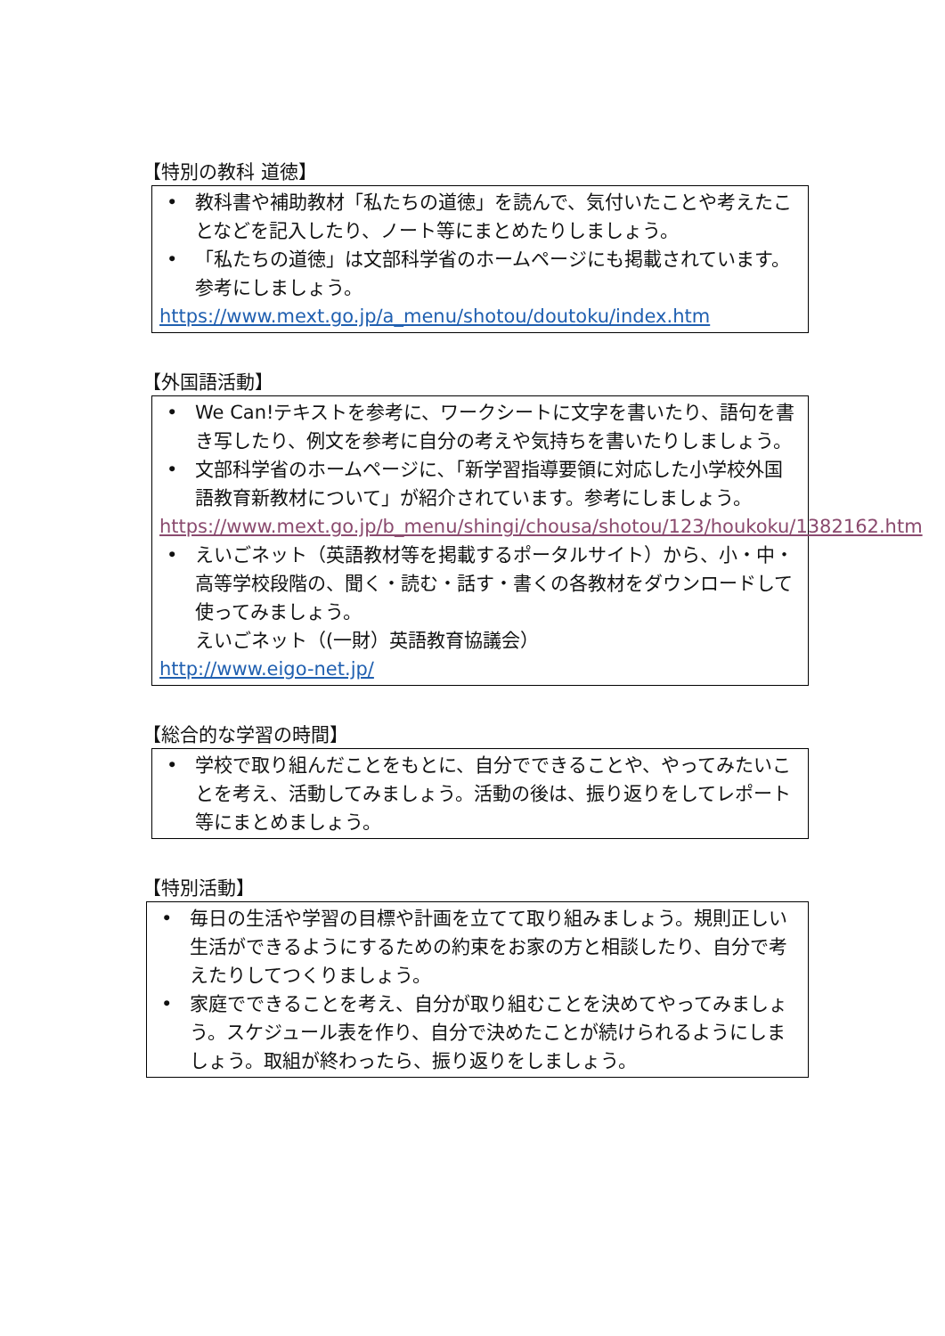【特別の教科 道徳】
• 教科書や補助教材「私たちの道徳」を読んで、気付いたことや考えたことなどを記入したり、ノート等にまとめたりしましょう。
• 「私たちの道徳」は文部科学省のホームページにも掲載されています。参考にしましょう。
https://www.mext.go.jp/a_menu/shotou/doutoku/index.htm
【外国語活動】
• We Can!テキストを参考に、ワークシートに文字を書いたり、語句を書き写したり、例文を参考に自分の考えや気持ちを書いたりしましょう。
• 文部科学省のホームページに､「新学習指導要領に対応した小学校外国語教育新教材について」が紹介されています。参考にしましょう。
https://www.mext.go.jp/b_menu/shingi/chousa/shotou/123/houkoku/1382162.htm
• えいごネット（英語教材等を掲載するポータルサイト）から、小・中・高等学校段階の、聞く・読む・話す・書くの各教材をダウンロードして使ってみましょう。
えいごネット（(一財）英語教育協議会）
http://www.eigo-net.jp/
【総合的な学習の時間】
• 学校で取り組んだことをもとに、自分でできることや、やってみたいことを考え、活動してみましょう。活動の後は、振り返りをしてレポート等にまとめましょう。
【特別活動】
• 毎日の生活や学習の目標や計画を立てて取り組みましょう。規則正しい生活ができるようにするための約束をお家の方と相談したり、自分で考えたりしてつくりましょう。
• 家庭でできることを考え、自分が取り組むことを決めてやってみましょう。スケジュール表を作り、自分で決めたことが続けられるようにしましょう。取組が終わったら、振り返りをしましょう。